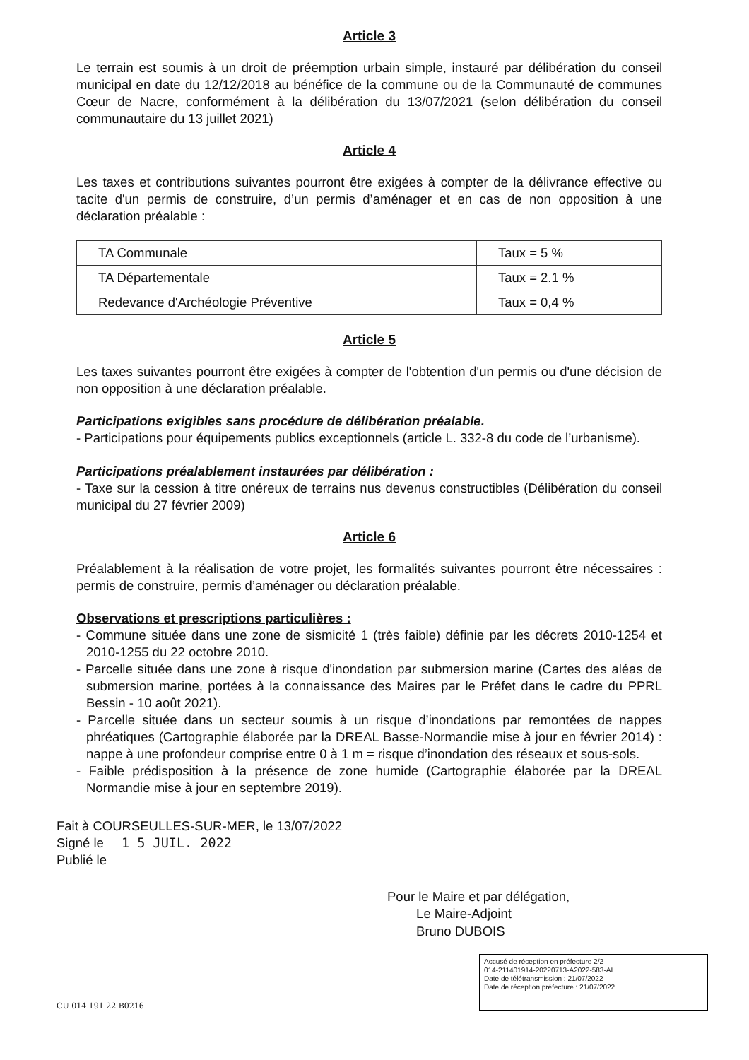Article 3
Le terrain est soumis à un droit de préemption urbain simple, instauré par délibération du conseil municipal en date du 12/12/2018 au bénéfice de la commune ou de la Communauté de communes Cœur de Nacre, conformément à la délibération du 13/07/2021 (selon délibération du conseil communautaire du 13 juillet 2021)
Article 4
Les taxes et contributions suivantes pourront être exigées à compter de la délivrance effective ou tacite d'un permis de construire, d’un permis d’aménager et en cas de non opposition à une déclaration préalable :
| TA Communale | Taux = 5 % |
| TA Départementale | Taux = 2.1 % |
| Redevance d'Archéologie Préventive | Taux = 0,4 % |
Article 5
Les taxes suivantes pourront être exigées à compter de l'obtention d'un permis ou d'une décision de non opposition à une déclaration préalable.
Participations exigibles sans procédure de délibération préalable.
- Participations pour équipements publics exceptionnels (article L. 332-8 du code de l’urbanisme).
Participations préalablement instaurées par délibération :
- Taxe sur la cession à titre onéreux de terrains nus devenus constructibles (Délibération du conseil municipal du 27 février 2009)
Article 6
Préalablement à la réalisation de votre projet, les formalités suivantes pourront être nécessaires : permis de construire, permis d’aménager ou déclaration préalable.
Observations et prescriptions particulières :
- Commune située dans une zone de sismicité 1 (très faible) définie par les décrets 2010-1254 et 2010-1255 du 22 octobre 2010.
- Parcelle située dans une zone à risque d'inondation par submersion marine (Cartes des aléas de submersion marine, portées à la connaissance des Maires par le Préfet dans le cadre du PPRL Bessin - 10 août 2021).
- Parcelle située dans un secteur soumis à un risque d’inondations par remontées de nappes phréatiques (Cartographie élaborée par la DREAL Basse-Normandie mise à jour en février 2014) : nappe à une profondeur comprise entre 0 à 1 m = risque d’inondation des réseaux et sous-sols.
- Faible prédisposition à la présence de zone humide (Cartographie élaborée par la DREAL Normandie mise à jour en septembre 2019).
Fait à COURSEULLES-SUR-MER, le 13/07/2022
Signé le 1 5 JUIL. 2022
Publié le
Pour le Maire et par délégation,
Le Maire-Adjoint
Bruno DUBOIS
CU 014 191 22 B0216
Accusé de réception en préfecture 2/2
014-211401914-20220713-A2022-583-AI
Date de télétransmission : 21/07/2022
Date de réception préfecture : 21/07/2022